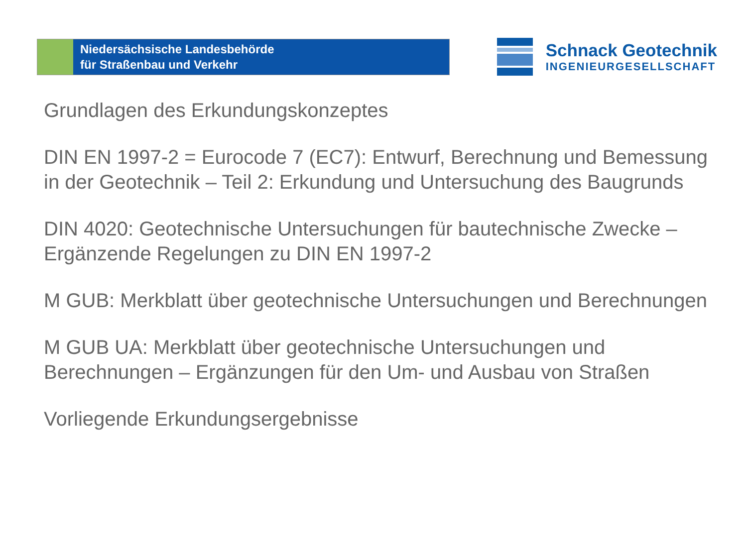Niedersächsische Landesbehörde
für Straßenbau und Verkehr
Schnack Geotechnik
INGENIEURGESELLSCHAFT
Grundlagen des Erkundungskonzeptes
DIN EN 1997-2 = Eurocode 7 (EC7): Entwurf, Berechnung und Bemessung in der Geotechnik – Teil 2: Erkundung und Untersuchung des Baugrunds
DIN 4020: Geotechnische Untersuchungen für bautechnische Zwecke – Ergänzende Regelungen zu DIN EN 1997-2
M GUB: Merkblatt über geotechnische Untersuchungen und Berechnungen
M GUB UA: Merkblatt über geotechnische Untersuchungen und Berechnungen – Ergänzungen für den Um- und Ausbau von Straßen
Vorliegende Erkundungsergebnisse